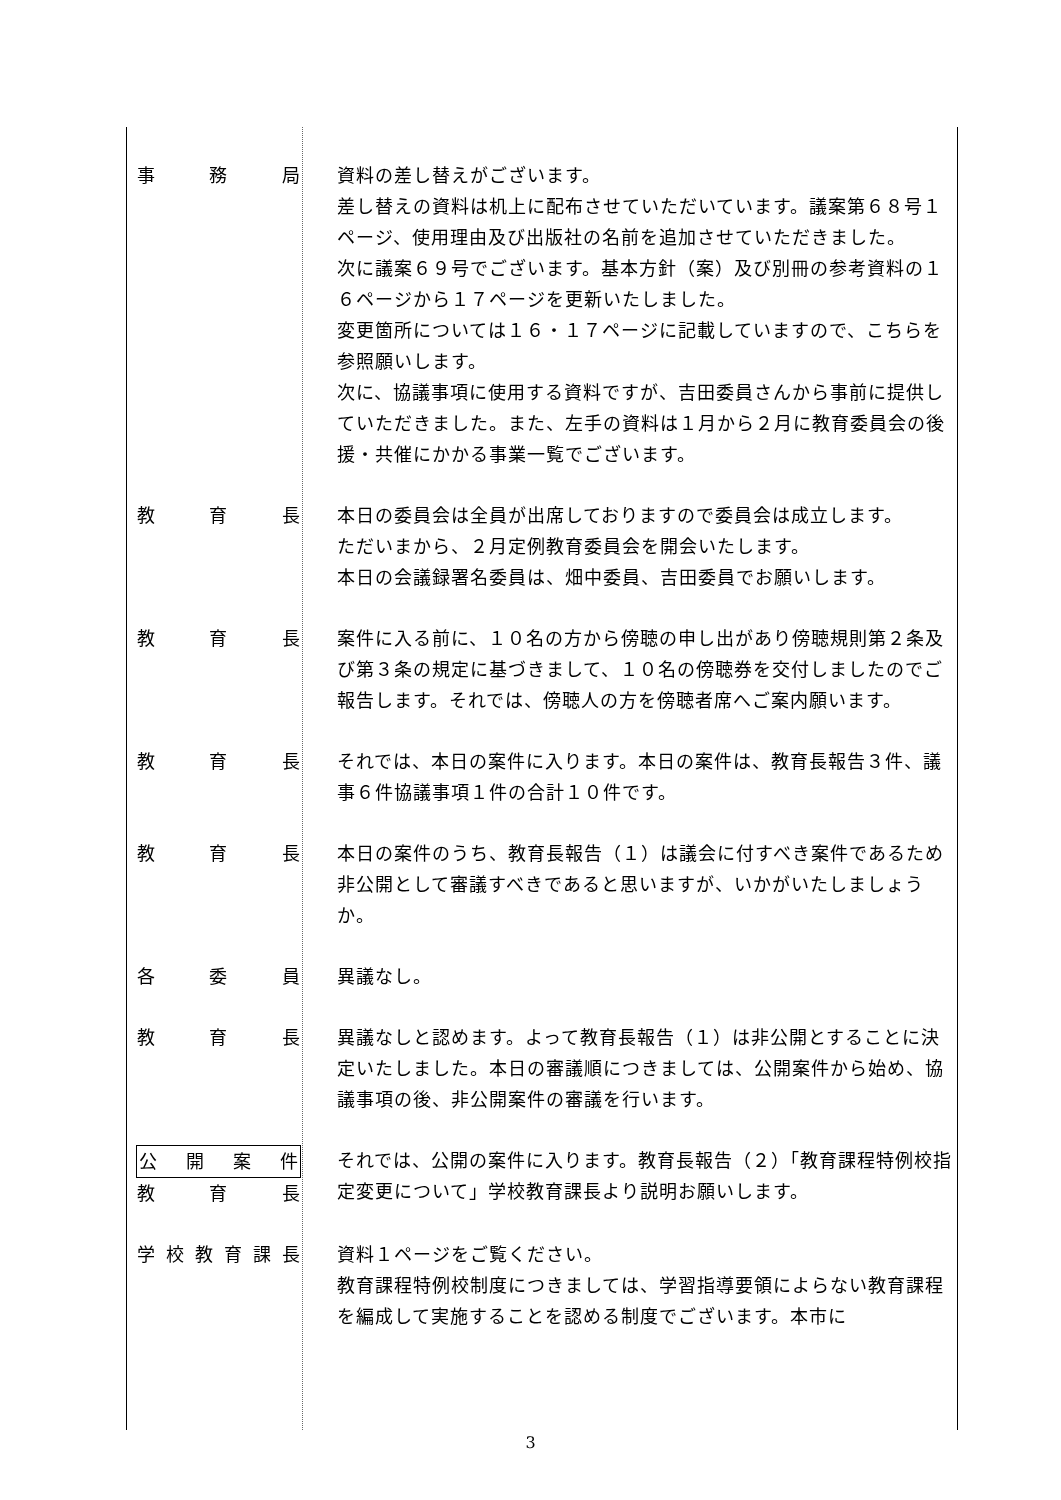事 務 局 資料の差し替えがございます。
差し替えの資料は机上に配布させていただいています。議案第６８号１ページ、使用理由及び出版社の名前を追加させていただきました。
次に議案６９号でございます。基本方針（案）及び別冊の参考資料の１６ページから１７ページを更新いたしました。
変更箇所については１６・１７ページに記載していますので、こちらを参照願いします。
次に、協議事項に使用する資料ですが、吉田委員さんから事前に提供していただきました。また、左手の資料は１月から２月に教育委員会の後援・共催にかかる事業一覧でございます。
教 育 長 本日の委員会は全員が出席しておりますので委員会は成立します。
ただいまから、２月定例教育委員会を開会いたします。
本日の会議録署名委員は、畑中委員、吉田委員でお願いします。
教 育 長 案件に入る前に、１０名の方から傍聴の申し出があり傍聴規則第２条及び第３条の規定に基づきまして、１０名の傍聴券を交付しましたのでご報告します。それでは、傍聴人の方を傍聴者席へご案内願います。
教 育 長 それでは、本日の案件に入ります。本日の案件は、教育長報告３件、議事６件協議事項１件の合計１０件です。
教 育 長 本日の案件のうち、教育長報告（１）は議会に付すべき案件であるため非公開として審議すべきであると思いますが、いかがいたしましょうか。
各 委 員 異議なし。
教 育 長 異議なしと認めます。よって教育長報告（１）は非公開とすることに決定いたしました。本日の審議順につきましては、公開案件から始め、協議事項の後、非公開案件の審議を行います。
公開案件
教 育 長
それでは、公開の案件に入ります。教育長報告（２）「教育課程特例校指定変更について」学校教育課長より説明お願いします。
学校教育課長 資料１ページをご覧ください。
教育課程特例校制度につきましては、学習指導要領によらない教育課程を編成して実施することを認める制度でございます。本市に
3